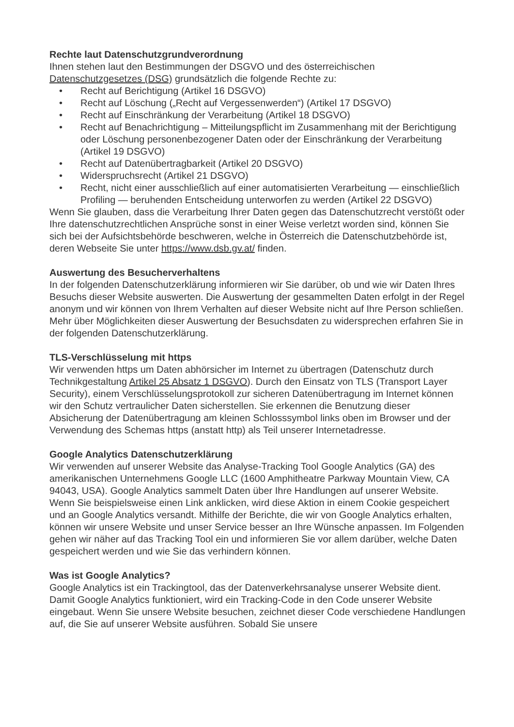Rechte laut Datenschutzgrundverordnung
Ihnen stehen laut den Bestimmungen der DSGVO und des österreichischen Datenschutzgesetzes (DSG) grundsätzlich die folgende Rechte zu:
• Recht auf Berichtigung (Artikel 16 DSGVO)
• Recht auf Löschung („Recht auf Vergessenwerden“) (Artikel 17 DSGVO)
• Recht auf Einschränkung der Verarbeitung (Artikel 18 DSGVO)
• Recht auf Benachrichtigung – Mitteilungspflicht im Zusammenhang mit der Berichtigung oder Löschung personenbezogener Daten oder der Einschränkung der Verarbeitung (Artikel 19 DSGVO)
• Recht auf Datenübertragbarkeit (Artikel 20 DSGVO)
• Widerspruchsrecht (Artikel 21 DSGVO)
• Recht, nicht einer ausschließlich auf einer automatisierten Verarbeitung — einschließlich Profiling — beruhenden Entscheidung unterworfen zu werden (Artikel 22 DSGVO)
Wenn Sie glauben, dass die Verarbeitung Ihrer Daten gegen das Datenschutzrecht verstößt oder Ihre datenschutzrechtlichen Ansprüche sonst in einer Weise verletzt worden sind, können Sie sich bei der Aufsichtsbehörde beschweren, welche in Österreich die Datenschutzbehörde ist, deren Webseite Sie unter https://www.dsb.gv.at/ finden.
Auswertung des Besucherverhaltens
In der folgenden Datenschutzerklärung informieren wir Sie darüber, ob und wie wir Daten Ihres Besuchs dieser Website auswerten. Die Auswertung der gesammelten Daten erfolgt in der Regel anonym und wir können von Ihrem Verhalten auf dieser Website nicht auf Ihre Person schließen.
Mehr über Möglichkeiten dieser Auswertung der Besuchsdaten zu widersprechen erfahren Sie in der folgenden Datenschutzerklärung.
TLS-Verschlüsselung mit https
Wir verwenden https um Daten abhörsicher im Internet zu übertragen (Datenschutz durch Technikgestaltung Artikel 25 Absatz 1 DSGVO). Durch den Einsatz von TLS (Transport Layer Security), einem Verschlüsselungsprotokoll zur sicheren Datenübertragung im Internet können wir den Schutz vertraulicher Daten sicherstellen. Sie erkennen die Benutzung dieser Absicherung der Datenübertragung am kleinen Schlosssymbol links oben im Browser und der Verwendung des Schemas https (anstatt http) als Teil unserer Internetadresse.
Google Analytics Datenschutzerklärung
Wir verwenden auf unserer Website das Analyse-Tracking Tool Google Analytics (GA) des amerikanischen Unternehmens Google LLC (1600 Amphitheatre Parkway Mountain View, CA 94043, USA). Google Analytics sammelt Daten über Ihre Handlungen auf unserer Website. Wenn Sie beispielsweise einen Link anklicken, wird diese Aktion in einem Cookie gespeichert und an Google Analytics versandt. Mithilfe der Berichte, die wir von Google Analytics erhalten, können wir unsere Website und unser Service besser an Ihre Wünsche anpassen. Im Folgenden gehen wir näher auf das Tracking Tool ein und informieren Sie vor allem darüber, welche Daten gespeichert werden und wie Sie das verhindern können.
Was ist Google Analytics?
Google Analytics ist ein Trackingtool, das der Datenverkehrsanalyse unserer Website dient. Damit Google Analytics funktioniert, wird ein Tracking-Code in den Code unserer Website eingebaut. Wenn Sie unsere Website besuchen, zeichnet dieser Code verschiedene Handlungen auf, die Sie auf unserer Website ausführen. Sobald Sie unsere